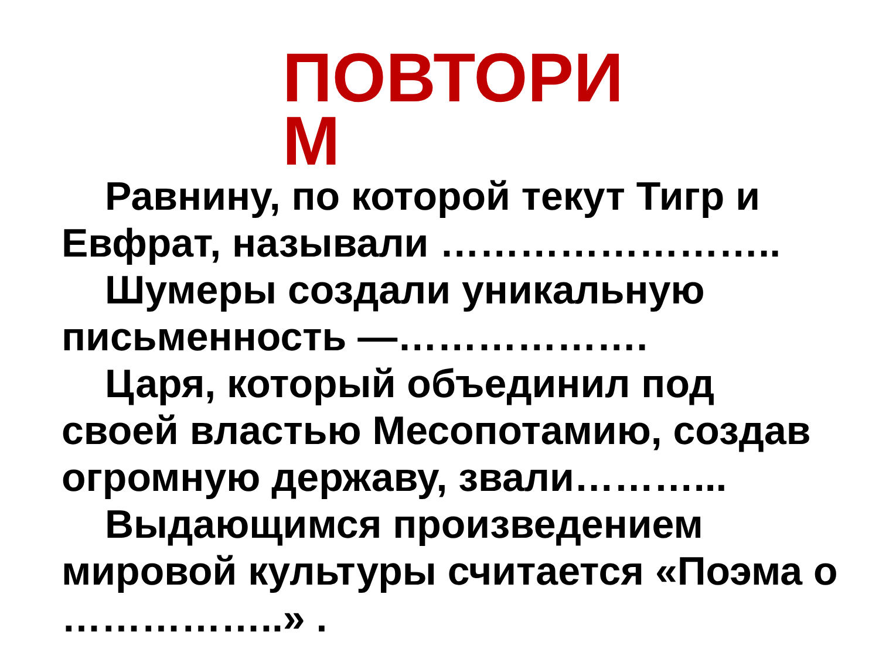ПОВТОРИ М
Равнину, по которой текут Тигр и Евфрат, называли ……………………..
Шумеры создали уникальную письменность —……………….
Царя, который объединил под своей властью Месопотамию, создав огромную державу, звали………...
Выдающимся произведением мировой культуры считается «Поэма о ……………..» .